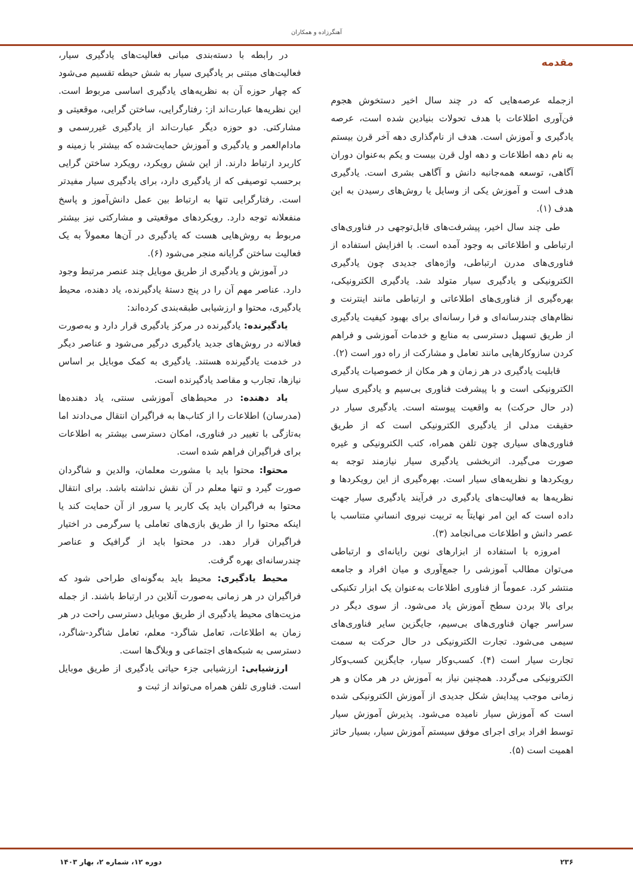آهنگرزاده و همکاران
مقدمه
ازجمله عرصه‌هایی که در چند سال اخیر دستخوش هجوم فن‌آوری اطلاعات با هدف تحولات بنیادین شده است، عرصه یادگیری و آموزش است. هدف از نام‌گذاری دهه آخر قرن بیستم به نام دهه اطلاعات و دهه اول قرن بیست و یکم به‌عنوان دوران آگاهی، توسعه همه‌جانبه دانش و آگاهی بشری است. یادگیری هدف است و آموزش یکی از وسایل یا روش‌های رسیدن به این هدف (۱).
طی چند سال اخیر، پیشرفت‌های قابل‌توجهی در فناوری‌های ارتباطی و اطلاعاتی به وجود آمده است. با افزایش استفاده از فناوری‌های مدرن ارتباطی، واژه‌های جدیدی چون یادگیری الکترونیکی و یادگیری سیار متولد شد. یادگیری الکترونیکی، بهره‌گیری از فناوری‌های اطلاعاتی و ارتباطی مانند اینترنت و نظام‌های چندرسانه‌ای و فرا رسانه‌ای برای بهبود کیفیت یادگیری از طریق تسهیل دسترسی به منابع و خدمات آموزشی و فراهم کردن سازوکارهایی مانند تعامل و مشارکت از راه دور است (۲).
قابلیت یادگیری در هر زمان و هر مکان از خصوصیات یادگیری الکترونیکی است و با پیشرفت فناوری بی‌سیم و یادگیری سیار (در حال حرکت) به واقعیت پیوسته است. یادگیری سیار در حقیقت مدلی از یادگیری الکترونیکی است که از طریق فناوری‌های سیاری چون تلفن همراه، کتب الکترونیکی و غیره صورت می‌گیرد. اثربخشی یادگیری سیار نیازمند توجه به رویکردها و نظریه‌های سیار است. بهره‌گیری از این رویکردها و نظریه‌ها به فعالیت‌های یادگیری در فرآیند یادگیری سیار جهت داده است که این امر نهایتاً به تربیت نیروی انسانیِ متناسب با عصر دانش و اطلاعات می‌انجامد (۳).
امروزه با استفاده از ابزارهای نوین رایانه‌ای و ارتباطی می‌توان مطالب آموزشی را جمع‌آوری و میان افراد و جامعه منتشر کرد. عموماً از فناوری اطلاعات به‌عنوان یک ابزار تکنیکی برای بالا بردن سطح آموزش یاد می‌شود. از سوی دیگر در سراسر جهان فناوری‌های بی‌سیم، جایگزین سایر فناوری‌های سیمی می‌شود. تجارت الکترونیکی در حال حرکت به سمت تجارت سیار است (۴). کسب‌وکار سیار، جایگزین کسب‌وکار الکترونیکی می‌گردد. همچنین نیاز به آموزش در هر مکان و هر زمانی موجب پیدایش شکل جدیدی از آموزش الکترونیکی شده است که آموزش سیار نامیده می‌شود. پذیرش آموزش سیار توسط افراد برای اجرای موفق سیستم آموزش سیار، بسیار حائز اهمیت است (۵).
در رابطه با دسته‌بندی مبانی فعالیت‌های یادگیری سیار، فعالیت‌های مبتنی بر یادگیری سیار به شش حیطه تقسیم می‌شود که چهار حوزه آن به نظریه‌های یادگیری اساسی مربوط است. این نظریه‌ها عبارت‌اند از: رفتارگرایی، ساختن گرایی، موقعیتی و مشارکتی. دو حوزه دیگر عبارت‌اند از یادگیری غیررسمی و مادام‌العمر و یادگیری و آموزش حمایت‌شده که بیشتر با زمینه و کاربرد ارتباط دارند. از این شش رویکرد، رویکرد ساختن گرایی برحسب توصیفی که از یادگیری دارد، برای یادگیری سیار مفیدتر است. رفتارگرایی تنها به ارتباط بین عمل دانش‌آموز و پاسخ منفعلانه توجه دارد. رویکردهای موقعیتی و مشارکتی نیز بیشتر مربوط به روش‌هایی هست که یادگیری در آن‌ها معمولاً به یک فعالیت ساختن گرایانه منجر می‌شود (۶).
در آموزش و یادگیری از طریق موبایل چند عنصر مرتبط وجود دارد. عناصر مهم آن را در پنج دستهٔ یادگیرنده، یاد دهنده، محیط یادگیری، محتوا و ارزشیابی طبقه‌بندی کرده‌اند:
یادگیرنده: یادگیرنده در مرکز یادگیری قرار دارد و به‌صورت فعالانه در روش‌های جدید یادگیری درگیر می‌شود و عناصر دیگر در خدمت یادگیرنده هستند. یادگیری به کمک موبایل بر اساس نیازها، تجارب و مقاصد یادگیرنده است.
یاد دهنده: در محیط‌های آموزشی سنتی، یاد دهنده‌ها (مدرسان) اطلاعات را از کتاب‌ها به فراگیران انتقال می‌دادند اما به‌تازگی با تغییر در فناوری، امکان دسترسی بیشتر به اطلاعات برای فراگیران فراهم شده است.
محتوا: محتوا باید با مشورت معلمان، والدین و شاگردان صورت گیرد و تنها معلم در آن نقش نداشته باشد. برای انتقال محتوا به فراگیران باید یک کاربر یا سرور از آن حمایت کند یا اینکه محتوا را از طریق بازی‌های تعاملی یا سرگرمی در اختیار فراگیران قرار دهد. در محتوا باید از گرافیک و عناصر چندرسانه‌ای بهره گرفت.
محیط یادگیری: محیط باید به‌گونه‌ای طراحی شود که فراگیران در هر زمانی به‌صورت آنلاین در ارتباط باشند. از جمله مزیت‌های محیط یادگیری از طریق موبایل دسترسی راحت در هر زمان به اطلاعات، تعامل شاگرد- معلم، تعامل شاگرد-شاگرد، دسترسی به شبکه‌های اجتماعی و وبلاگ‌ها است.
ارزشیابی: ارزشیابی جزء حیاتی یادگیری از طریق موبایل است. فناوری تلفن همراه می‌تواند از ثبت و
۲۳۶ دوره ۱۲، شماره ۲، بهار ۱۴۰۳